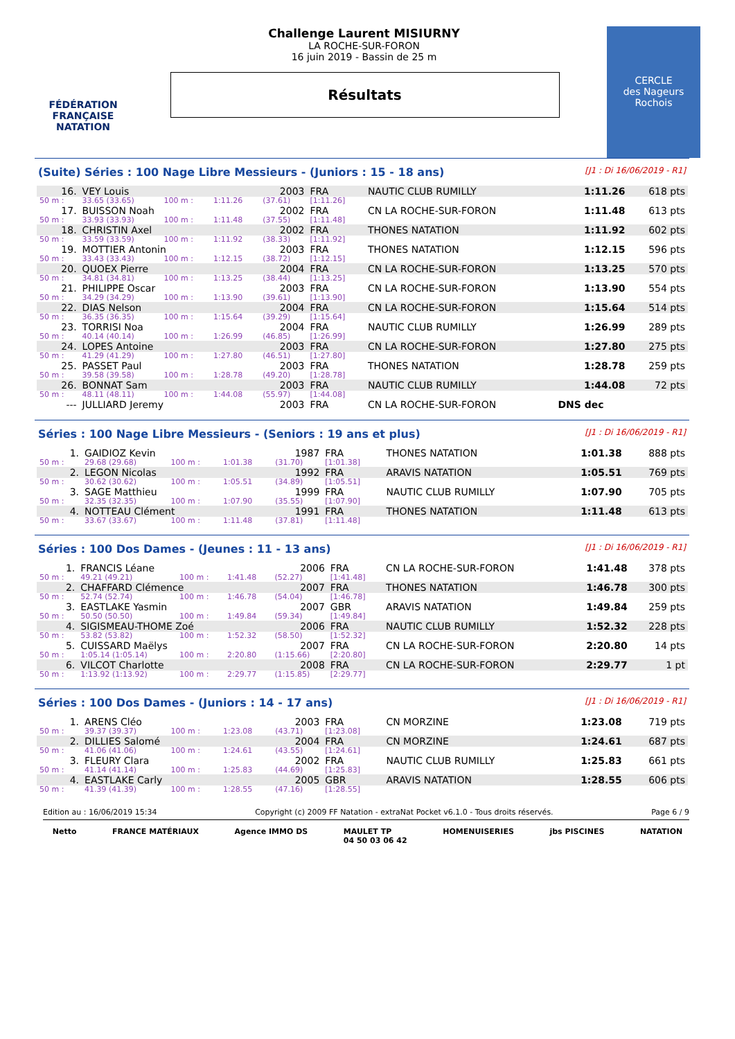FÉDÉRATION FRANÇAISE
NATATION
Challenge Laurent MISIURNY
LA ROCHE-SUR-FORON
16 juin 2019 - Bassin de 25 m
Résultats
CERCLE
des Nageurs
Rochois
(Suite) Séries : 100 Nage Libre Messieurs - (Juniors : 15 - 18 ans) [J1 : Di 16/06/2019 - R1]
| 16. | VEY Louis | | | 2003 | FRA | NAUTIC CLUB RUMILLY | 1:11.26 | 618 pts |
| 50 m : | 33.65 (33.65) | 100 m : | 1:11.26 | (37.61) | [1:11.26] | | | |
| 17. | BUISSON Noah | | | 2002 | FRA | CN LA ROCHE-SUR-FORON | 1:11.48 | 613 pts |
| 50 m : | 33.93 (33.93) | 100 m : | 1:11.48 | (37.55) | [1:11.48] | | | |
| 18. | CHRISTIN Axel | | | 2002 | FRA | THONES NATATION | 1:11.92 | 602 pts |
| 50 m : | 33.59 (33.59) | 100 m : | 1:11.92 | (38.33) | [1:11.92] | | | |
| 19. | MOTTIER Antonin | | | 2003 | FRA | THONES NATATION | 1:12.15 | 596 pts |
| 50 m : | 33.43 (33.43) | 100 m : | 1:12.15 | (38.72) | [1:12.15] | | | |
| 20. | QUOEX Pierre | | | 2004 | FRA | CN LA ROCHE-SUR-FORON | 1:13.25 | 570 pts |
| 50 m : | 34.81 (34.81) | 100 m : | 1:13.25 | (38.44) | [1:13.25] | | | |
| 21. | PHILIPPE Oscar | | | 2003 | FRA | CN LA ROCHE-SUR-FORON | 1:13.90 | 554 pts |
| 50 m : | 34.29 (34.29) | 100 m : | 1:13.90 | (39.61) | [1:13.90] | | | |
| 22. | DIAS Nelson | | | 2004 | FRA | CN LA ROCHE-SUR-FORON | 1:15.64 | 514 pts |
| 50 m : | 36.35 (36.35) | 100 m : | 1:15.64 | (39.29) | [1:15.64] | | | |
| 23. | TORRISI Noa | | | 2004 | FRA | NAUTIC CLUB RUMILLY | 1:26.99 | 289 pts |
| 50 m : | 40.14 (40.14) | 100 m : | 1:26.99 | (46.85) | [1:26.99] | | | |
| 24. | LOPES Antoine | | | 2003 | FRA | CN LA ROCHE-SUR-FORON | 1:27.80 | 275 pts |
| 50 m : | 41.29 (41.29) | 100 m : | 1:27.80 | (46.51) | [1:27.80] | | | |
| 25. | PASSET Paul | | | 2003 | FRA | THONES NATATION | 1:28.78 | 259 pts |
| 50 m : | 39.58 (39.58) | 100 m : | 1:28.78 | (49.20) | [1:28.78] | | | |
| 26. | BONNAT Sam | | | 2003 | FRA | NAUTIC CLUB RUMILLY | 1:44.08 | 72 pts |
| 50 m : | 48.11 (48.11) | 100 m : | 1:44.08 | (55.97) | [1:44.08] | | | |
| --- | JULLIARD Jeremy | | | 2003 | FRA | CN LA ROCHE-SUR-FORON | DNS dec | |
Séries : 100 Nage Libre Messieurs - (Seniors : 19 ans et plus) [J1 : Di 16/06/2019 - R1]
| 1. | GAIDIOZ Kevin | | | 1987 | FRA | THONES NATATION | 1:01.38 | 888 pts |
| 50 m : | 29.68 (29.68) | 100 m : | 1:01.38 | (31.70) | [1:01.38] | | | |
| 2. | LEGON Nicolas | | | 1992 | FRA | ARAVIS NATATION | 1:05.51 | 769 pts |
| 50 m : | 30.62 (30.62) | 100 m : | 1:05.51 | (34.89) | [1:05.51] | | | |
| 3. | SAGE Matthieu | | | 1999 | FRA | NAUTIC CLUB RUMILLY | 1:07.90 | 705 pts |
| 50 m : | 32.35 (32.35) | 100 m : | 1:07.90 | (35.55) | [1:07.90] | | | |
| 4. | NOTTEAU Clément | | | 1991 | FRA | THONES NATATION | 1:11.48 | 613 pts |
| 50 m : | 33.67 (33.67) | 100 m : | 1:11.48 | (37.81) | [1:11.48] | | | |
Séries : 100 Dos Dames - (Jeunes : 11 - 13 ans) [J1 : Di 16/06/2019 - R1]
| 1. | FRANCIS Léane | | | 2006 | FRA | CN LA ROCHE-SUR-FORON | 1:41.48 | 378 pts |
| 50 m : | 49.21 (49.21) | 100 m : | 1:41.48 | (52.27) | [1:41.48] | | | |
| 2. | CHAFFARD Clémence | | | 2007 | FRA | THONES NATATION | 1:46.78 | 300 pts |
| 50 m : | 52.74 (52.74) | 100 m : | 1:46.78 | (54.04) | [1:46.78] | | | |
| 3. | EASTLAKE Yasmin | | | 2007 | GBR | ARAVIS NATATION | 1:49.84 | 259 pts |
| 50 m : | 50.50 (50.50) | 100 m : | 1:49.84 | (59.34) | [1:49.84] | | | |
| 4. | SIGISMEAU-THOME Zoé | | | 2006 | FRA | NAUTIC CLUB RUMILLY | 1:52.32 | 228 pts |
| 50 m : | 53.82 (53.82) | 100 m : | 1:52.32 | (58.50) | [1:52.32] | | | |
| 5. | CUISSARD Maëlys | | | 2007 | FRA | CN LA ROCHE-SUR-FORON | 2:20.80 | 14 pts |
| 50 m : | 1:05.14 (1:05.14) | 100 m : | 2:20.80 | (1:15.66) | [2:20.80] | | | |
| 6. | VILCOT Charlotte | | | 2008 | FRA | CN LA ROCHE-SUR-FORON | 2:29.77 | 1 pt |
| 50 m : | 1:13.92 (1:13.92) | 100 m : | 2:29.77 | (1:15.85) | [2:29.77] | | | |
Séries : 100 Dos Dames - (Juniors : 14 - 17 ans) [J1 : Di 16/06/2019 - R1]
| 1. | ARENS Cléo | | | 2003 | FRA | CN MORZINE | 1:23.08 | 719 pts |
| 50 m : | 39.37 (39.37) | 100 m : | 1:23.08 | (43.71) | [1:23.08] | | | |
| 2. | DILLIES Salomé | | | 2004 | FRA | CN MORZINE | 1:24.61 | 687 pts |
| 50 m : | 41.06 (41.06) | 100 m : | 1:24.61 | (43.55) | [1:24.61] | | | |
| 3. | FLEURY Clara | | | 2002 | FRA | NAUTIC CLUB RUMILLY | 1:25.83 | 661 pts |
| 50 m : | 41.14 (41.14) | 100 m : | 1:25.83 | (44.69) | [1:25.83] | | | |
| 4. | EASTLAKE Carly | | | 2005 | GBR | ARAVIS NATATION | 1:28.55 | 606 pts |
| 50 m : | 41.39 (41.39) | 100 m : | 1:28.55 | (47.16) | [1:28.55] | | | |
Edition au : 16/06/2019 15:34 Copyright (c) 2009 FF Natation - extraNat Pocket v6.1.0 - Tous droits réservés. Page 6 / 9
Netto FRANCE MATÉRIAUX Agence IMMO DS MAULET TP
04 50 03 06 42 HOMENUISERIES jbs PISCINES NATATION